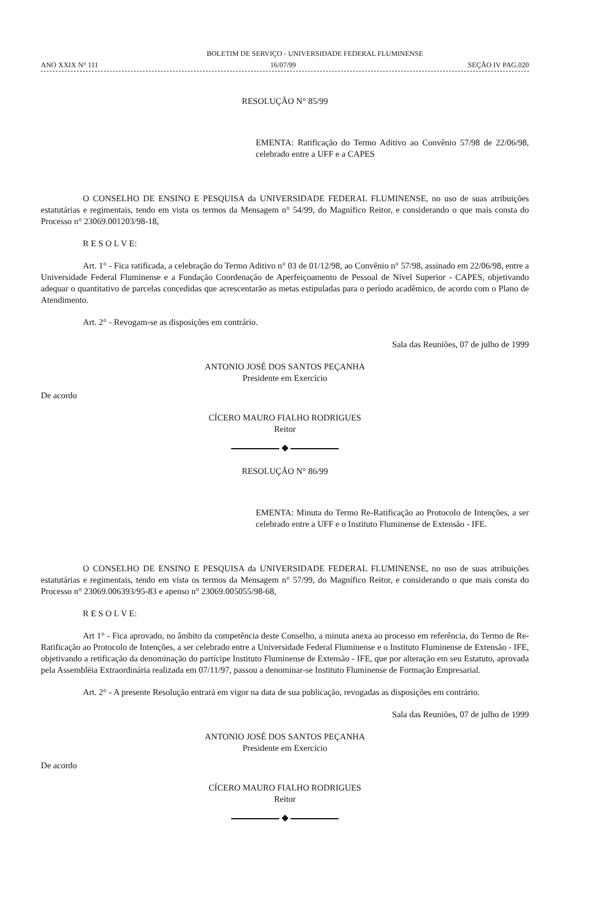BOLETIM DE SERVIÇO - UNIVERSIDADE FEDERAL FLUMINENSE
ANO XXIX N° 111 16/07/99 SEÇÃO IV PAG.020
RESOLUÇÃO N° 85/99
EMENTA: Ratificação do Termo Aditivo ao Convênio 57/98 de 22/06/98, celebrado entre a UFF e a CAPES
O CONSELHO DE ENSINO E PESQUISA da UNIVERSIDADE FEDERAL FLUMINENSE, no uso de suas atribuições estatutárias e regimentais, tendo em vista os termos da Mensagem n° 54/99, do Magnífico Reitor, e considerando o que mais consta do Processo n° 23069.001203/98-18,
R E S O L V E:
Art. 1° - Fica ratificada, a celebração do Termo Aditivo n° 03 de 01/12/98, ao Convênio n° 57/98, assinado em 22/06/98, entre a Universidade Federal Fluminense e a Fundação Coordenação de Aperfeiçoamento de Pessoal de Nível Superior - CAPES, objetivando adequar o quantitativo de parcelas concedidas que acrescentarão as metas estipuladas para o período acadêmico, de acordo com o Plano de Atendimento.
Art. 2° - Revogam-se as disposições em contrário.
Sala das Reuniões, 07 de julho de 1999
ANTONIO JOSÉ DOS SANTOS PEÇANHA
Presidente em Exercício
De acordo
CÍCERO MAURO FIALHO RODRIGUES
Reitor
◆
RESOLUÇÃO N° 86/99
EMENTA: Minuta do Termo Re-Ratificação ao Protocolo de Intenções, a ser celebrado entre a UFF e o Instituto Fluminense de Extensão - IFE.
O CONSELHO DE ENSINO E PESQUISA da UNIVERSIDADE FEDERAL FLUMINENSE, no uso de suas atribuições estatutárias e regimentais, tendo em vista os termos da Mensagem n° 57/99, do Magnífico Reitor, e considerando o que mais consta do Processo n° 23069.006393/95-83 e apenso n° 23069.005055/98-68,
R E S O L V E:
Art 1° - Fica aprovado, no âmbito da competência deste Conselho, a minuta anexa ao processo em referência, do Termo de Re-Ratificação ao Protocolo de Intenções, a ser celebrado entre a Universidade Federal Fluminense e o Instituto Fluminense de Extensão - IFE, objetivando a retificação da denominação do partícipe Instituto Fluminense de Extensão - IFE, que por alteração em seu Estatuto, aprovada pela Assembléia Extraordinária realizada em 07/11/97, passou a denominar-se Instituto Fluminense de Formação Empresarial.
Art. 2° - A presente Resolução entrará em vigor na data de sua publicação, revogadas as disposições em contrário.
Sala das Reuniões, 07 de julho de 1999
ANTONIO JOSÉ DOS SANTOS PEÇANHA
Presidente em Exercício
De acordo
CÍCERO MAURO FIALHO RODRIGUES
Reitor
◆